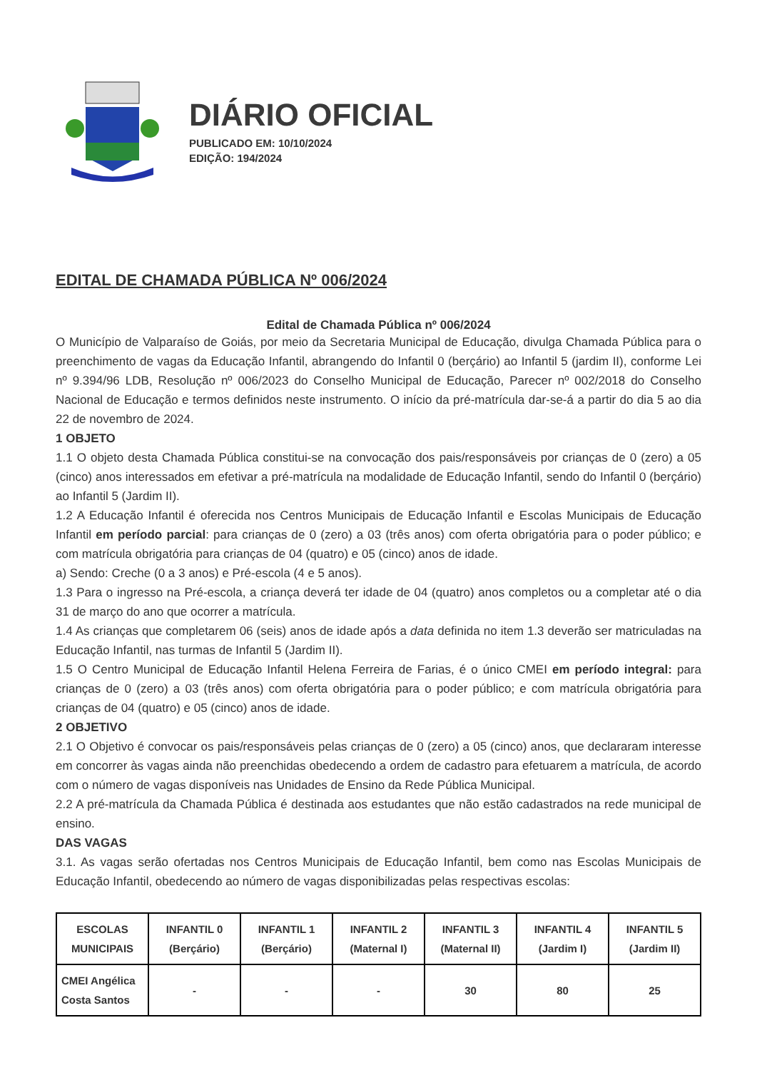DIÁRIO OFICIAL
PUBLICADO EM: 10/10/2024
EDIÇÃO: 194/2024
EDITAL DE CHAMADA PÚBLICA Nº 006/2024
Edital de Chamada Pública nº 006/2024
O Município de Valparaíso de Goiás, por meio da Secretaria Municipal de Educação, divulga Chamada Pública para o preenchimento de vagas da Educação Infantil, abrangendo do Infantil 0 (berçário) ao Infantil 5 (jardim II), conforme Lei nº 9.394/96 LDB, Resolução nº 006/2023 do Conselho Municipal de Educação, Parecer nº 002/2018 do Conselho Nacional de Educação e termos definidos neste instrumento. O início da pré-matrícula dar-se-á a partir do dia 5 ao dia 22 de novembro de 2024.
1 OBJETO
1.1 O objeto desta Chamada Pública constitui-se na convocação dos pais/responsáveis por crianças de 0 (zero) a 05 (cinco) anos interessados em efetivar a pré-matrícula na modalidade de Educação Infantil, sendo do Infantil 0 (berçário) ao Infantil 5 (Jardim II).
1.2 A Educação Infantil é oferecida nos Centros Municipais de Educação Infantil e Escolas Municipais de Educação Infantil em período parcial: para crianças de 0 (zero) a 03 (três anos) com oferta obrigatória para o poder público; e com matrícula obrigatória para crianças de 04 (quatro) e 05 (cinco) anos de idade.
a) Sendo: Creche (0 a 3 anos) e Pré-escola (4 e 5 anos).
1.3 Para o ingresso na Pré-escola, a criança deverá ter idade de 04 (quatro) anos completos ou a completar até o dia 31 de março do ano que ocorrer a matrícula.
1.4 As crianças que completarem 06 (seis) anos de idade após a data definida no item 1.3 deverão ser matriculadas na Educação Infantil, nas turmas de Infantil 5 (Jardim II).
1.5 O Centro Municipal de Educação Infantil Helena Ferreira de Farias, é o único CMEI em período integral: para crianças de 0 (zero) a 03 (três anos) com oferta obrigatória para o poder público; e com matrícula obrigatória para crianças de 04 (quatro) e 05 (cinco) anos de idade.
2 OBJETIVO
2.1 O Objetivo é convocar os pais/responsáveis pelas crianças de 0 (zero) a 05 (cinco) anos, que declararam interesse em concorrer às vagas ainda não preenchidas obedecendo a ordem de cadastro para efetuarem a matrícula, de acordo com o número de vagas disponíveis nas Unidades de Ensino da Rede Pública Municipal.
2.2 A pré-matrícula da Chamada Pública é destinada aos estudantes que não estão cadastrados na rede municipal de ensino.
DAS VAGAS
3.1. As vagas serão ofertadas nos Centros Municipais de Educação Infantil, bem como nas Escolas Municipais de Educação Infantil, obedecendo ao número de vagas disponibilizadas pelas respectivas escolas:
| ESCOLAS MUNICIPAIS | INFANTIL 0 (Berçário) | INFANTIL 1 (Berçário) | INFANTIL 2 (Maternal I) | INFANTIL 3 (Maternal II) | INFANTIL 4 (Jardim I) | INFANTIL 5 (Jardim II) |
| --- | --- | --- | --- | --- | --- | --- |
| CMEI Angélica Costa Santos | - | - | - | 30 | 80 | 25 |